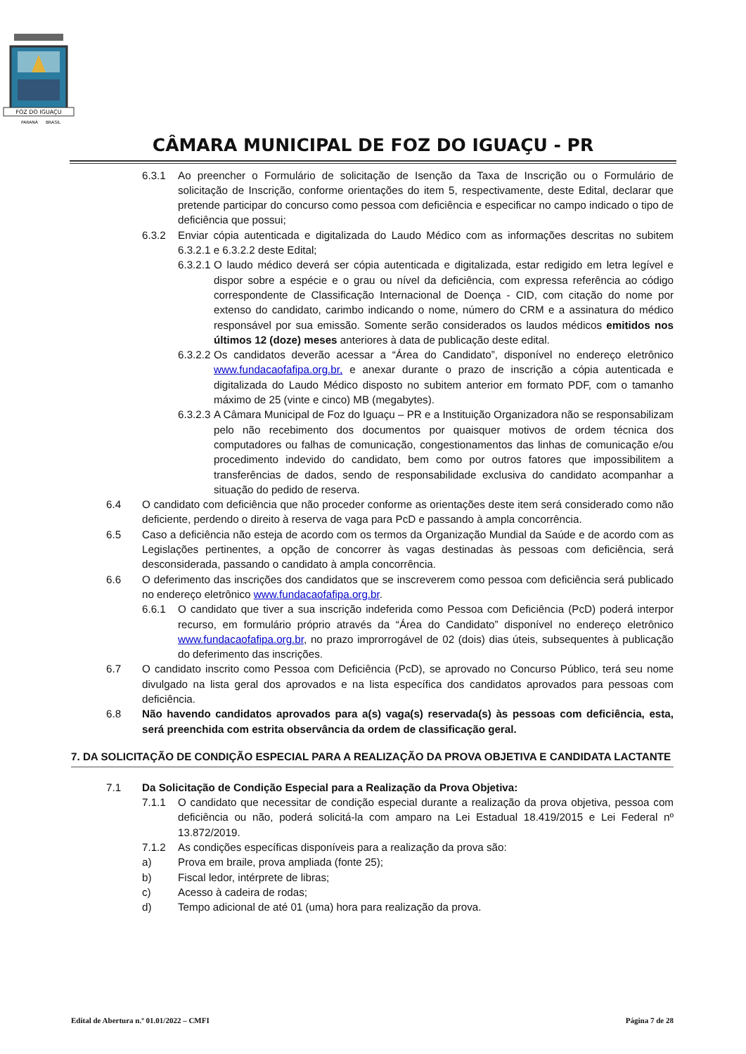FOZ DO IGUAÇU
PARANÁ
BRASIL
CÂMARA MUNICIPAL DE FOZ DO IGUAÇU - PR
6.3.1 Ao preencher o Formulário de solicitação de Isenção da Taxa de Inscrição ou o Formulário de solicitação de Inscrição, conforme orientações do item 5, respectivamente, deste Edital, declarar que pretende participar do concurso como pessoa com deficiência e especificar no campo indicado o tipo de deficiência que possui;
6.3.2 Enviar cópia autenticada e digitalizada do Laudo Médico com as informações descritas no subitem 6.3.2.1 e 6.3.2.2 deste Edital;
6.3.2.1 O laudo médico deverá ser cópia autenticada e digitalizada, estar redigido em letra legível e dispor sobre a espécie e o grau ou nível da deficiência, com expressa referência ao código correspondente de Classificação Internacional de Doença - CID, com citação do nome por extenso do candidato, carimbo indicando o nome, número do CRM e a assinatura do médico responsável por sua emissão. Somente serão considerados os laudos médicos emitidos nos últimos 12 (doze) meses anteriores à data de publicação deste edital.
6.3.2.2 Os candidatos deverão acessar a “Área do Candidato”, disponível no endereço eletrônico www.fundacaofafipa.org.br, e anexar durante o prazo de inscrição a cópia autenticada e digitalizada do Laudo Médico disposto no subitem anterior em formato PDF, com o tamanho máximo de 25 (vinte e cinco) MB (megabytes).
6.3.2.3 A Câmara Municipal de Foz do Iguaçu – PR e a Instituição Organizadora não se responsabilizam pelo não recebimento dos documentos por quaisquer motivos de ordem técnica dos computadores ou falhas de comunicação, congestionamentos das linhas de comunicação e/ou procedimento indevido do candidato, bem como por outros fatores que impossibilitem a transferências de dados, sendo de responsabilidade exclusiva do candidato acompanhar a situação do pedido de reserva.
6.4 O candidato com deficiência que não proceder conforme as orientações deste item será considerado como não deficiente, perdendo o direito à reserva de vaga para PcD e passando à ampla concorrência.
6.5 Caso a deficiência não esteja de acordo com os termos da Organização Mundial da Saúde e de acordo com as Legislações pertinentes, a opção de concorrer às vagas destinadas às pessoas com deficiência, será desconsiderada, passando o candidato à ampla concorrência.
6.6 O deferimento das inscrições dos candidatos que se inscreverem como pessoa com deficiência será publicado no endereço eletrônico www.fundacaofafipa.org.br.
6.6.1 O candidato que tiver a sua inscrição indeferida como Pessoa com Deficiência (PcD) poderá interpor recurso, em formulário próprio através da “Área do Candidato” disponível no endereço eletrônico www.fundacaofafipa.org.br, no prazo improrrogável de 02 (dois) dias úteis, subsequentes à publicação do deferimento das inscrições.
6.7 O candidato inscrito como Pessoa com Deficiência (PcD), se aprovado no Concurso Público, terá seu nome divulgado na lista geral dos aprovados e na lista específica dos candidatos aprovados para pessoas com deficiência.
6.8 Não havendo candidatos aprovados para a(s) vaga(s) reservada(s) às pessoas com deficiência, esta, será preenchida com estrita observância da ordem de classificação geral.
7. DA SOLICITAÇÃO DE CONDIÇÃO ESPECIAL PARA A REALIZAÇÃO DA PROVA OBJETIVA E CANDIDATA LACTANTE
7.1 Da Solicitação de Condição Especial para a Realização da Prova Objetiva:
7.1.1 O candidato que necessitar de condição especial durante a realização da prova objetiva, pessoa com deficiência ou não, poderá solicitá-la com amparo na Lei Estadual 18.419/2015 e Lei Federal nº 13.872/2019.
7.1.2 As condições específicas disponíveis para a realização da prova são:
a) Prova em braile, prova ampliada (fonte 25);
b) Fiscal ledor, intérprete de libras;
c) Acesso à cadeira de rodas;
d) Tempo adicional de até 01 (uma) hora para realização da prova.
Edital de Abertura n.º 01.01/2022 – CMFI Página 7 de 28